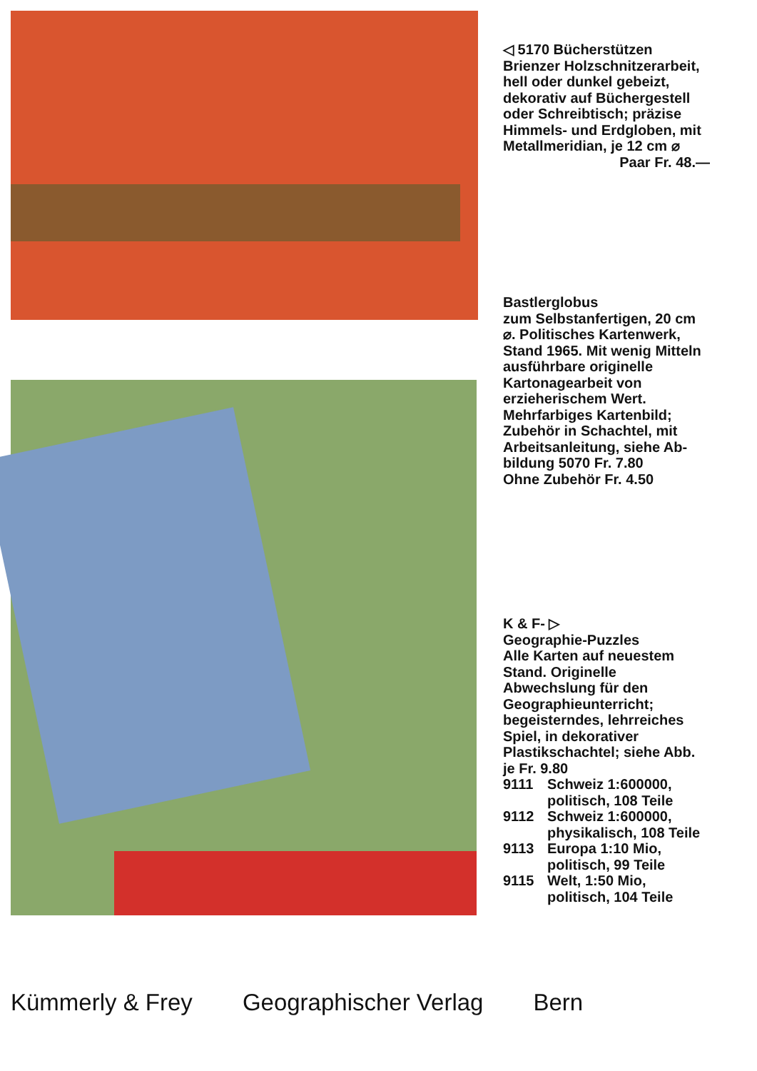◁ 5170 Bücherstützen
Brienzer Holzschnitzer­arbeit, hell oder dunkel gebeizt, dekorativ auf Büchergestell oder Schreibtisch; präzise Himmels- und Erd­globen, mit Metall­meridian, je 12 cm ⌀
Paar Fr. 48.—
Bastlerglobus
zum Selbstanfertigen, 20 cm ⌀. Politisches Kartenwerk, Stand 1965. Mit wenig Mitteln aus­führbare originelle Kartonagearbeit von erzieherischem Wert. Mehrfarbiges Karten­bild; Zubehör in Schachtel, mit Arbeits­anleitung, siehe Ab­bildung 5070 Fr. 7.80
Ohne Zubehör Fr. 4.50
K & F- ▷
Geographie-Puzzles
Alle Karten auf neue­stem Stand. Originelle Abwechslung für den Geographieunterricht; begeisterndes, lehr­reiches Spiel, in deko­rativer Plastikschachtel; siehe Abb. je Fr. 9.80
9111 Schweiz 1:600000, politisch, 108 Teile
9112 Schweiz 1:600000, physikalisch, 108 Teile
9113 Europa 1:10 Mio, politisch, 99 Teile
9115 Welt, 1:50 Mio, politisch, 104 Teile
Kümmerly & Frey Geographischer Verlag Bern